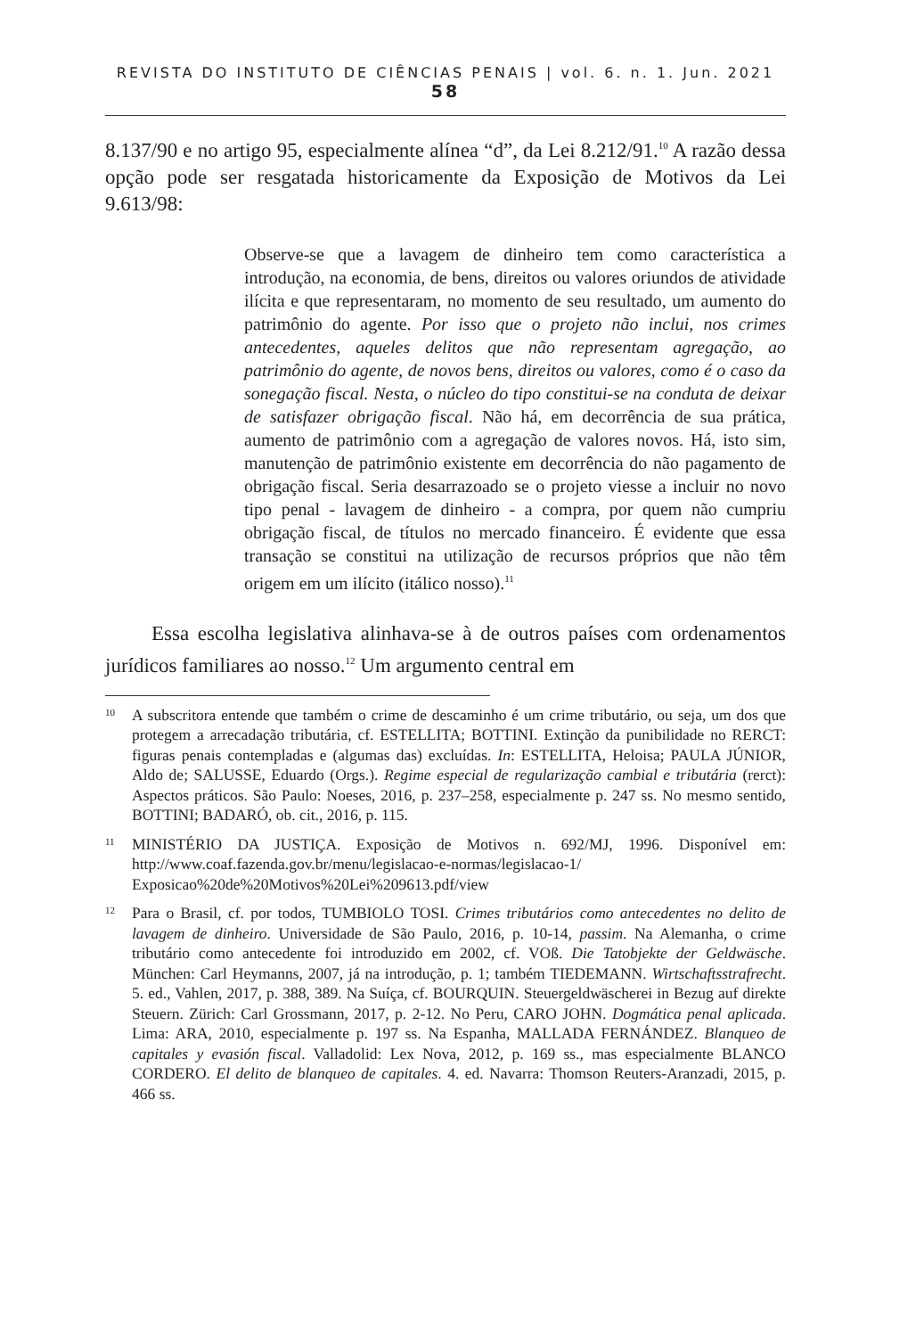REVISTA DO INSTITUTO DE CIÊNCIAS PENAIS | vol. 6. n. 1. Jun. 2021 58
8.137/90 e no artigo 95, especialmente alínea “d”, da Lei 8.212/91.<sup>10</sup> A razão dessa opção pode ser resgatada historicamente da Exposição de Motivos da Lei 9.613/98:
Observe-se que a lavagem de dinheiro tem como característica a introdução, na economia, de bens, direitos ou valores oriundos de atividade ilícita e que representaram, no momento de seu resultado, um aumento do patrimônio do agente. Por isso que o projeto não inclui, nos crimes antecedentes, aqueles delitos que não representam agregação, ao patrimônio do agente, de novos bens, direitos ou valores, como é o caso da sonegação fiscal. Nesta, o núcleo do tipo constitui-se na conduta de deixar de satisfazer obrigação fiscal. Não há, em decorrência de sua prática, aumento de patrimônio com a agregação de valores novos. Há, isto sim, manutenção de patrimônio existente em decorrência do não pagamento de obrigação fiscal. Seria desarrazoado se o projeto viesse a incluir no novo tipo penal - lavagem de dinheiro - a compra, por quem não cumpriu obrigação fiscal, de títulos no mercado financeiro. É evidente que essa transação se constitui na utilização de recursos próprios que não têm origem em um ilícito (itálico nosso).<sup>11</sup>
Essa escolha legislativa alinhava-se à de outros países com ordenamentos jurídicos familiares ao nosso.<sup>12</sup> Um argumento central em
10
A subscritora entende que também o crime de descaminho é um crime tributário, ou seja, um dos que protegem a arrecadação tributária, cf. ESTELLITA; BOTTINI. Extinção da punibilidade no RERCT: figuras penais contempladas e (algumas das) excluídas. In: ESTELLITA, Heloisa; PAULA JÚNIOR, Aldo de; SALUSSE, Eduardo (Orgs.). Regime especial de regularização cambial e tributária (rerct): Aspectos práticos. São Paulo: Noeses, 2016, p. 237–258, especialmente p. 247 ss. No mesmo sentido, BOTTINI; BADARÓ, ob. cit., 2016, p. 115.
11
MINISTÉRIO DA JUSTIÇA. Exposição de Motivos n. 692/MJ, 1996. Disponível em: http://www.coaf.fazenda.gov.br/menu/legislacao-e-normas/legislacao-1/ Exposicao%20de%20Motivos%20Lei%209613.pdf/view
12
Para o Brasil, cf. por todos, TUMBIOLO TOSI. Crimes tributários como antecedentes no delito de lavagem de dinheiro. Universidade de São Paulo, 2016, p. 10-14, passim. Na Alemanha, o crime tributário como antecedente foi introduzido em 2002, cf. VOß. Die Tatobjekte der Geldwäsche. München: Carl Heymanns, 2007, já na introdução, p. 1; também TIEDEMANN. Wirtschaftsstrafrecht. 5. ed., Vahlen, 2017, p. 388, 389. Na Suíça, cf. BOURQUIN. Steuergeldwäscherei in Bezug auf direkte Steuern. Zürich: Carl Grossmann, 2017, p. 2-12. No Peru, CARO JOHN. Dogmática penal aplicada. Lima: ARA, 2010, especialmente p. 197 ss. Na Espanha, MALLADA FERNÁNDEZ. Blanqueo de capitales y evasión fiscal. Valladolid: Lex Nova, 2012, p. 169 ss., mas especialmente BLANCO CORDERO. El delito de blanqueo de capitales. 4. ed. Navarra: Thomson Reuters-Aranzadi, 2015, p. 466 ss.